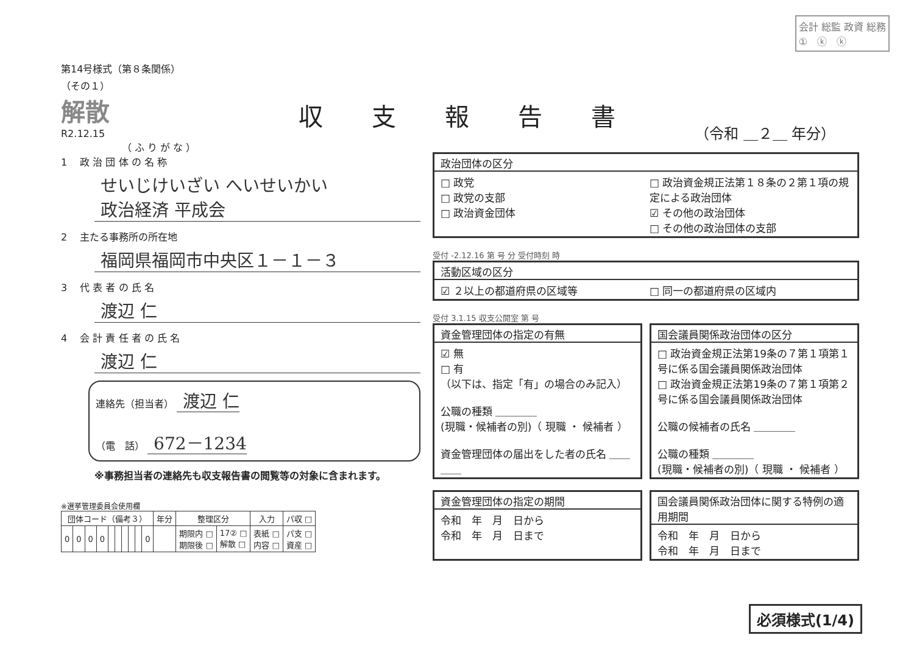会計 総監 政資 総務
①　ⓚ　ⓚ
収支報告書
（令和 ＿２＿ 年分）
第14号様式（第８条関係）
（その１）
解散
R2.12.15
（ ふ り が な ）
1　 政 治 団 体 の 名 称
せいじけいざい へいせいかい
政治経済 平成会
2　 主たる事務所の所在地
福岡県福岡市中央区１－１－３
3　 代 表 者 の 氏 名
渡辺 仁
4　 会 計 責 任 者 の 氏 名
渡辺 仁
連絡先（担当者） 渡辺 仁
（電　話） 672－1234
※事務担当者の連絡先も収支報告書の閲覧等の対象に含まれます。
※選挙管理委員会使用欄
| 団体コード（備考３） | | | | | | | | | | 年分 | 整理区分 | | 入力 | パ収 □ |
| --- | --- | --- | --- | --- | --- | --- | --- | --- | --- | --- | --- | --- | --- | --- |
| 0 | 0 | 0 | 0 | | | | | | 0 | | 期限内 □ 期限後 □ | 17② □ 解散 □ | 表紙 □ 内容 □ | パ支 □ 資産 □ |
政治団体の区分
□ 政党
□ 政党の支部
□ 政治資金団体
□ 政治資金規正法第１８条の２第１項の規定による政治団体
☑ その他の政治団体
□ その他の政治団体の支部
受付 -2.12.16 第 号 分 受付時刻 時
活動区域の区分
☑ ２以上の都道府県の区域等 □ 同一の都道府県の区域内
受付 3.1.15 収支公開室 第 号
資金管理団体の指定の有無
☑ 無
□ 有
（以下は、指定「有」の場合のみ記入）
公職の種類 ＿＿＿＿
(現職・候補者の別)（ 現職 ・ 候補者 ）
資金管理団体の届出をした者の氏名 ＿＿＿＿
国会議員関係政治団体の区分
□ 政治資金規正法第19条の７第１項第１号に係る国会議員関係政治団体
□ 政治資金規正法第19条の７第１項第２号に係る国会議員関係政治団体
公職の候補者の氏名 ＿＿＿＿
公職の種類 ＿＿＿＿
(現職・候補者の別)（ 現職 ・ 候補者 ）
資金管理団体の指定の期間
令和　年　月　日から
令和　年　月　日まで
国会議員関係政治団体に関する特例の適用期間
令和　年　月　日から
令和　年　月　日まで
必須様式(1/4)